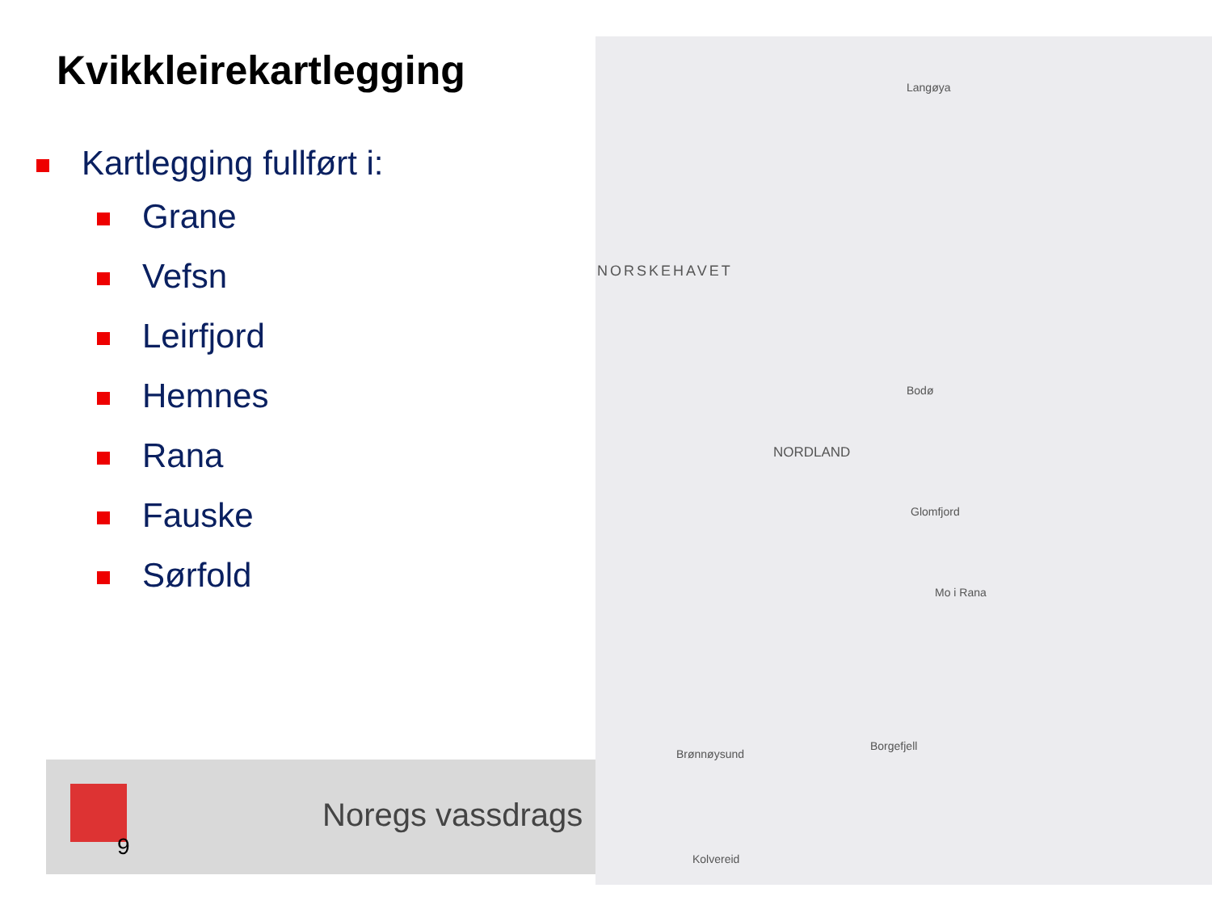Kvikkleirekartlegging
Kartlegging fullført i:
Grane
Vefsn
Leirfjord
Hemnes
Rana
Fauske
Sørfold
NORSKEHAVET
NORDLAND
Langøya
Bodø
Glomfjord
Mo i Rana
Borgefjell
Brønnøysund
Kolvereid
9
Noregs vassdrags